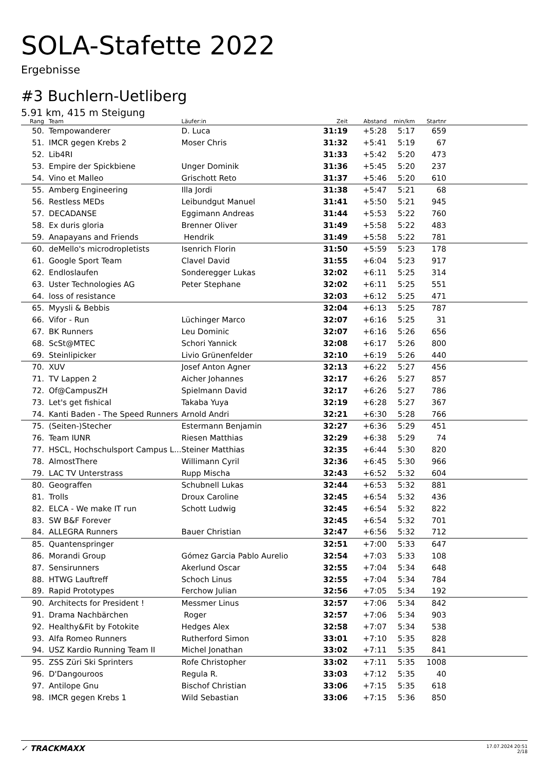SOLA-Stafette 2022
Ergebnisse
#3 Buchlern-Uetliberg
5.91 km, 415 m Steigung
| Rang | Team | Läufer:in | Zeit | Abstand | min/km | Startnr | |
| --- | --- | --- | --- | --- | --- | --- | --- |
| 50. | Tempowanderer | D. Luca | 31:19 | +5:28 | 5:17 | 659 | |
| 51. | IMCR gegen Krebs 2 | Moser Chris | 31:32 | +5:41 | 5:19 | 67 | |
| 52. | Lib4RI | | 31:33 | +5:42 | 5:20 | 473 | |
| 53. | Empire der Spickbiene | Unger Dominik | 31:36 | +5:45 | 5:20 | 237 | |
| 54. | Vino et Malleo | Grischott Reto | 31:37 | +5:46 | 5:20 | 610 | |
| 55. | Amberg Engineering | Illa Jordi | 31:38 | +5:47 | 5:21 | 68 | |
| 56. | Restless MEDs | Leibundgut Manuel | 31:41 | +5:50 | 5:21 | 945 | |
| 57. | DECADANSE | Eggimann Andreas | 31:44 | +5:53 | 5:22 | 760 | |
| 58. | Ex duris gloria | Brenner Oliver | 31:49 | +5:58 | 5:22 | 483 | |
| 59. | Anapayans and Friends | Hendrik | 31:49 | +5:58 | 5:22 | 781 | |
| 60. | deMello's microdropletists | Isenrich Florin | 31:50 | +5:59 | 5:23 | 178 | |
| 61. | Google Sport Team | Clavel David | 31:55 | +6:04 | 5:23 | 917 | |
| 62. | Endloslaufen | Sonderegger Lukas | 32:02 | +6:11 | 5:25 | 314 | |
| 63. | Uster Technologies AG | Peter Stephane | 32:02 | +6:11 | 5:25 | 551 | |
| 64. | loss of resistance | | 32:03 | +6:12 | 5:25 | 471 | |
| 65. | Myysli & Bebbis | | 32:04 | +6:13 | 5:25 | 787 | |
| 66. | Vifor - Run | Lüchinger Marco | 32:07 | +6:16 | 5:25 | 31 | |
| 67. | BK Runners | Leu Dominic | 32:07 | +6:16 | 5:26 | 656 | |
| 68. | ScSt@MTEC | Schori Yannick | 32:08 | +6:17 | 5:26 | 800 | |
| 69. | Steinlipicker | Livio Grünenfelder | 32:10 | +6:19 | 5:26 | 440 | |
| 70. | XUV | Josef Anton Agner | 32:13 | +6:22 | 5:27 | 456 | |
| 71. | TV Lappen 2 | Aicher Johannes | 32:17 | +6:26 | 5:27 | 857 | |
| 72. | Of@CampusZH | Spielmann David | 32:17 | +6:26 | 5:27 | 786 | |
| 73. | Let's get fishical | Takaba Yuya | 32:19 | +6:28 | 5:27 | 367 | |
| 74. | Kanti Baden - The Speed Runners | Arnold Andri | 32:21 | +6:30 | 5:28 | 766 | |
| 75. | (Seiten-)Stecher | Estermann Benjamin | 32:27 | +6:36 | 5:29 | 451 | |
| 76. | Team IUNR | Riesen Matthias | 32:29 | +6:38 | 5:29 | 74 | |
| 77. | HSCL, Hochschulsport Campus L... | Steiner Matthias | 32:35 | +6:44 | 5:30 | 820 | |
| 78. | AlmostThere | Willimann Cyril | 32:36 | +6:45 | 5:30 | 966 | |
| 79. | LAC TV Unterstrass | Rupp Mischa | 32:43 | +6:52 | 5:32 | 604 | |
| 80. | Geograffen | Schubnell Lukas | 32:44 | +6:53 | 5:32 | 881 | |
| 81. | Trolls | Droux Caroline | 32:45 | +6:54 | 5:32 | 436 | |
| 82. | ELCA - We make IT run | Schott Ludwig | 32:45 | +6:54 | 5:32 | 822 | |
| 83. | SW B&F Forever | | 32:45 | +6:54 | 5:32 | 701 | |
| 84. | ALLEGRA Runners | Bauer Christian | 32:47 | +6:56 | 5:32 | 712 | |
| 85. | Quantenspringer | | 32:51 | +7:00 | 5:33 | 647 | |
| 86. | Morandi Group | Gómez Garcia Pablo Aurelio | 32:54 | +7:03 | 5:33 | 108 | |
| 87. | Sensirunners | Akerlund Oscar | 32:55 | +7:04 | 5:34 | 648 | |
| 88. | HTWG Lauftreff | Schoch Linus | 32:55 | +7:04 | 5:34 | 784 | |
| 89. | Rapid Prototypes | Ferchow Julian | 32:56 | +7:05 | 5:34 | 192 | |
| 90. | Architects for President ! | Messmer Linus | 32:57 | +7:06 | 5:34 | 842 | |
| 91. | Drama Nachbärchen | Roger | 32:57 | +7:06 | 5:34 | 903 | |
| 92. | Healthy&Fit by Fotokite | Hedges Alex | 32:58 | +7:07 | 5:34 | 538 | |
| 93. | Alfa Romeo Runners | Rutherford Simon | 33:01 | +7:10 | 5:35 | 828 | |
| 94. | USZ Kardio Running Team II | Michel Jonathan | 33:02 | +7:11 | 5:35 | 841 | |
| 95. | ZSS Züri Ski Sprinters | Rofe Christopher | 33:02 | +7:11 | 5:35 | 1008 | |
| 96. | D'Dangouroos | Regula R. | 33:03 | +7:12 | 5:35 | 40 | |
| 97. | Antilope Gnu | Bischof Christian | 33:06 | +7:15 | 5:35 | 618 | |
| 98. | IMCR gegen Krebs 1 | Wild Sebastian | 33:06 | +7:15 | 5:36 | 850 | |
✓ TRACKMAXX
17.07.2024 20:51
2/18